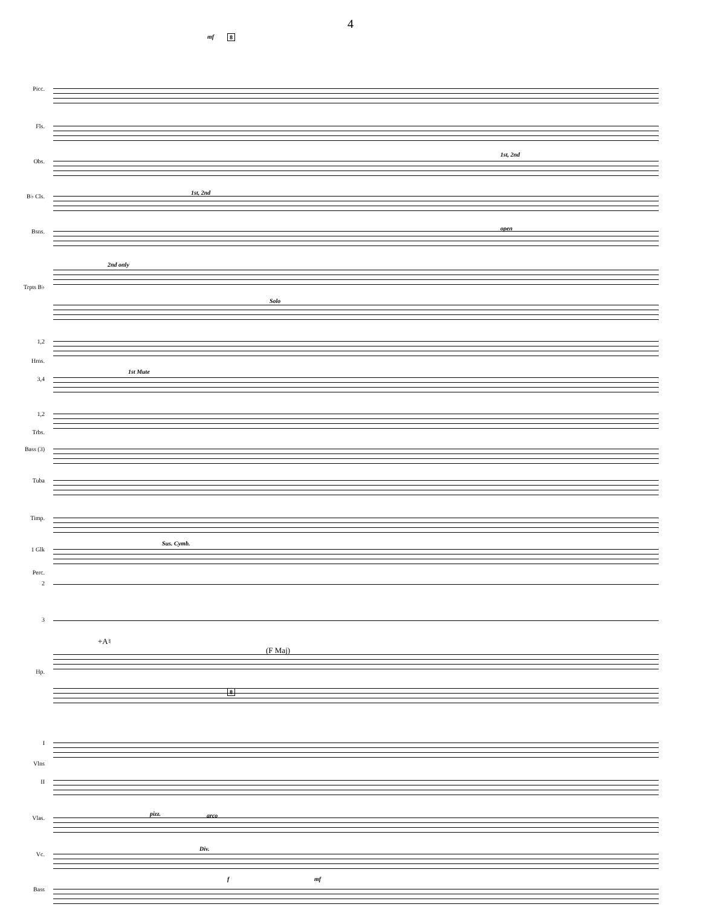4
mf 8
Picc.
Fls.
Obs.
B♭ Cls.
1st, 2nd
1st, 2nd
Bsns.
open
Trpts B♭
2nd only
Solo
1,2
Hrns.
3,4
1st Mute
1,2
Trbs.
Bass (3)
Tuba
Timp.
1 Glk
Perc.
2
3
Sus. Cymb.
Hp.
+A♮
(F Maj)
8
I
Vlns
II
Vlas.
Vc.
pizz. arco
Div.
Bass
f mf